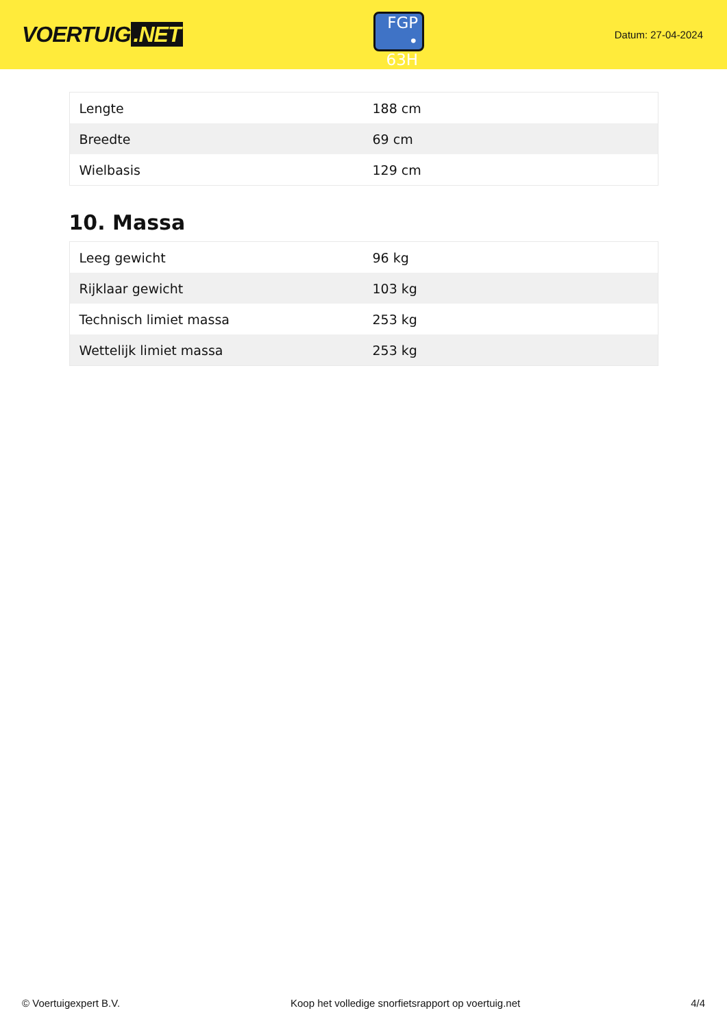VOERTUIG.NET
FGP
• 63H
Datum: 27-04-2024
| Lengte | 188 cm |
| Breedte | 69 cm |
| Wielbasis | 129 cm |
10. Massa
| Leeg gewicht | 96 kg |
| Rijklaar gewicht | 103 kg |
| Technisch limiet massa | 253 kg |
| Wettelijk limiet massa | 253 kg |
© Voertuigexpert B.V. Koop het volledige snorfietsrapport op voertuig.net 4/4